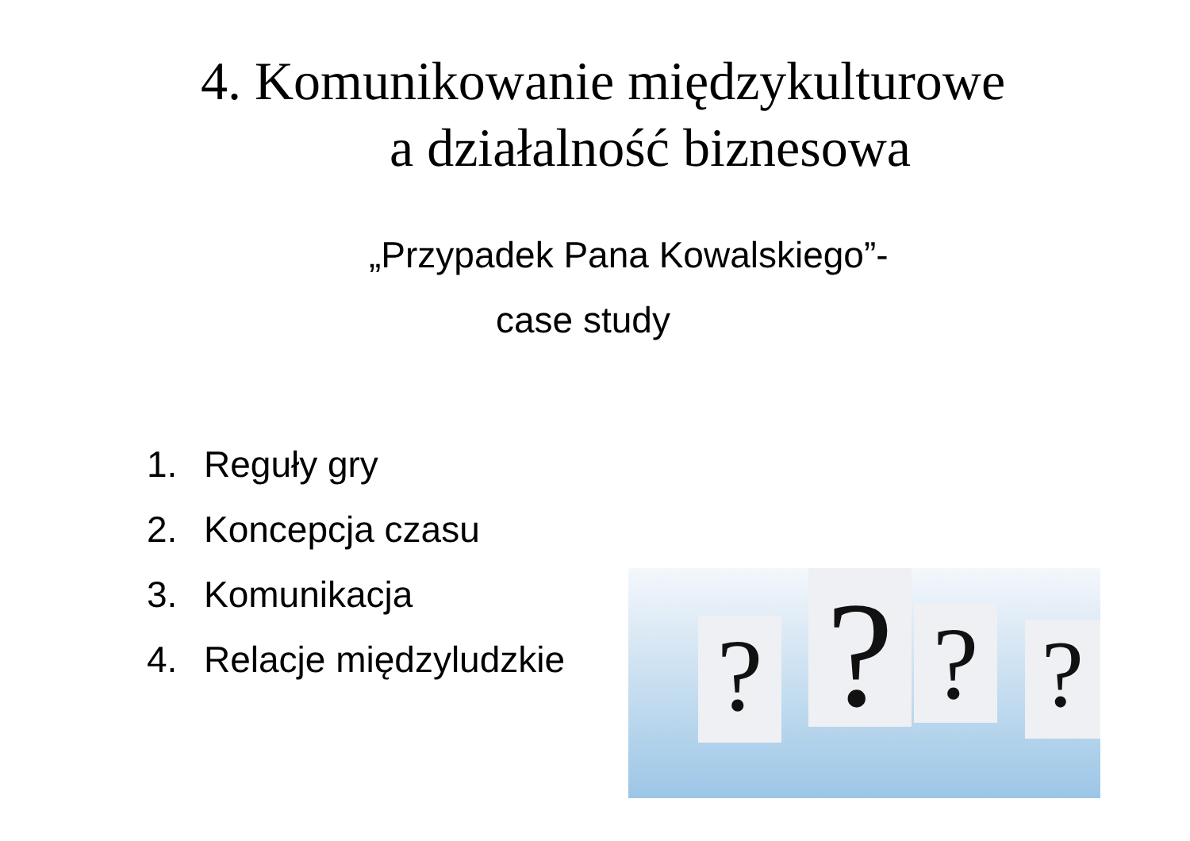4. Komunikowanie międzykulturowe
a działalność biznesowa
„Przypadek Pana Kowalskiego”-
case study
1. Reguły gry
2. Koncepcja czasu
3. Komunikacja
4. Relacje międzyludzkie
? ? ? ?